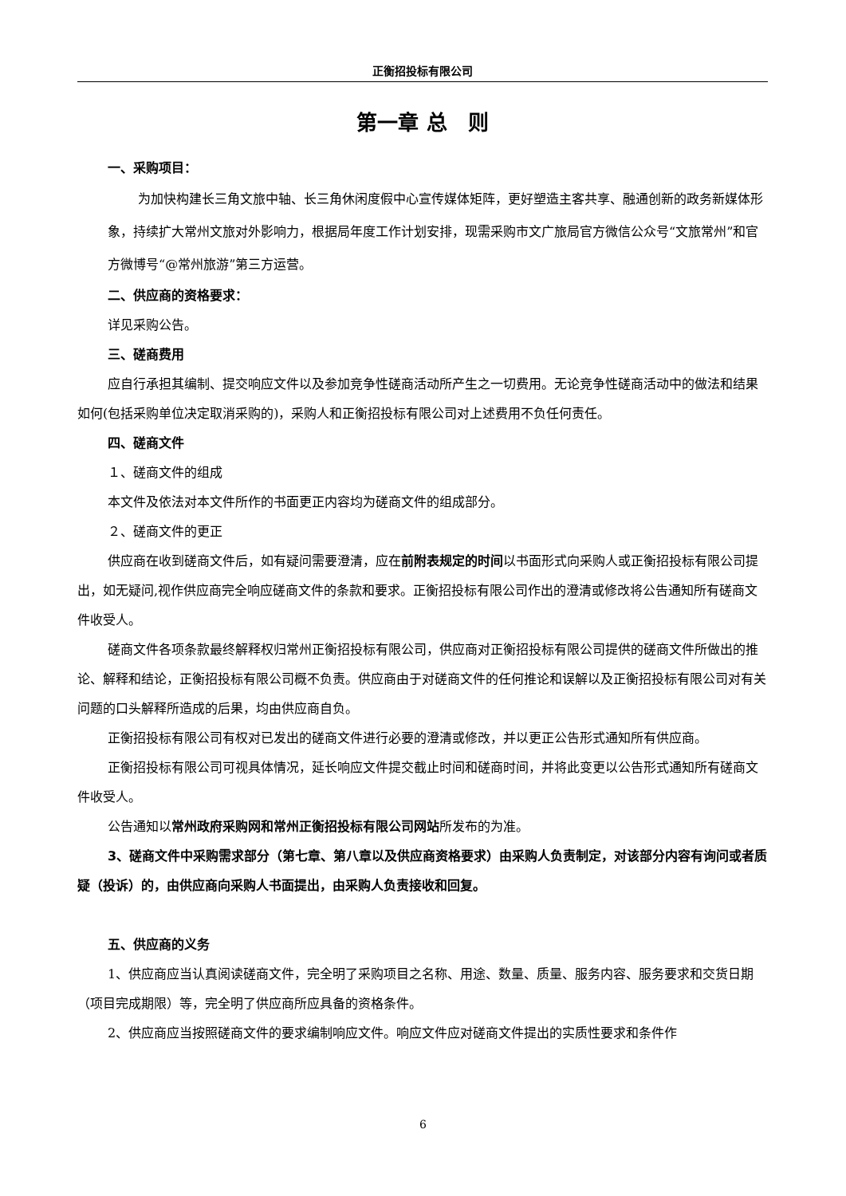正衡招投标有限公司
第一章 总　则
一、采购项目：
为加快构建长三角文旅中轴、长三角休闲度假中心宣传媒体矩阵，更好塑造主客共享、融通创新的政务新媒体形象，持续扩大常州文旅对外影响力，根据局年度工作计划安排，现需采购市文广旅局官方微信公众号“文旅常州”和官方微博号“@常州旅游”第三方运营。
二、供应商的资格要求：
详见采购公告。
三、磋商费用
应自行承担其编制、提交响应文件以及参加竞争性磋商活动所产生之一切费用。无论竞争性磋商活动中的做法和结果如何(包括采购单位决定取消采购的)，采购人和正衡招投标有限公司对上述费用不负任何责任。
四、磋商文件
１、磋商文件的组成
本文件及依法对本文件所作的书面更正内容均为磋商文件的组成部分。
２、磋商文件的更正
供应商在收到磋商文件后，如有疑问需要澄清，应在前附表规定的时间以书面形式向采购人或正衡招投标有限公司提出，如无疑问,视作供应商完全响应磋商文件的条款和要求。正衡招投标有限公司作出的澄清或修改将公告通知所有磋商文件收受人。
磋商文件各项条款最终解释权归常州正衡招投标有限公司，供应商对正衡招投标有限公司提供的磋商文件所做出的推论、解释和结论，正衡招投标有限公司概不负责。供应商由于对磋商文件的任何推论和误解以及正衡招投标有限公司对有关问题的口头解释所造成的后果，均由供应商自负。
正衡招投标有限公司有权对已发出的磋商文件进行必要的澄清或修改，并以更正公告形式通知所有供应商。
正衡招投标有限公司可视具体情况，延长响应文件提交截止时间和磋商时间，并将此变更以公告形式通知所有磋商文件收受人。
公告通知以常州政府采购网和常州正衡招投标有限公司网站所发布的为准。
3、磋商文件中采购需求部分（第七章、第八章以及供应商资格要求）由采购人负责制定，对该部分内容有询问或者质疑（投诉）的，由供应商向采购人书面提出，由采购人负责接收和回复。
五、供应商的义务
1、供应商应当认真阅读磋商文件，完全明了采购项目之名称、用途、数量、质量、服务内容、服务要求和交货日期（项目完成期限）等，完全明了供应商所应具备的资格条件。
2、供应商应当按照磋商文件的要求编制响应文件。响应文件应对磋商文件提出的实质性要求和条件作
6